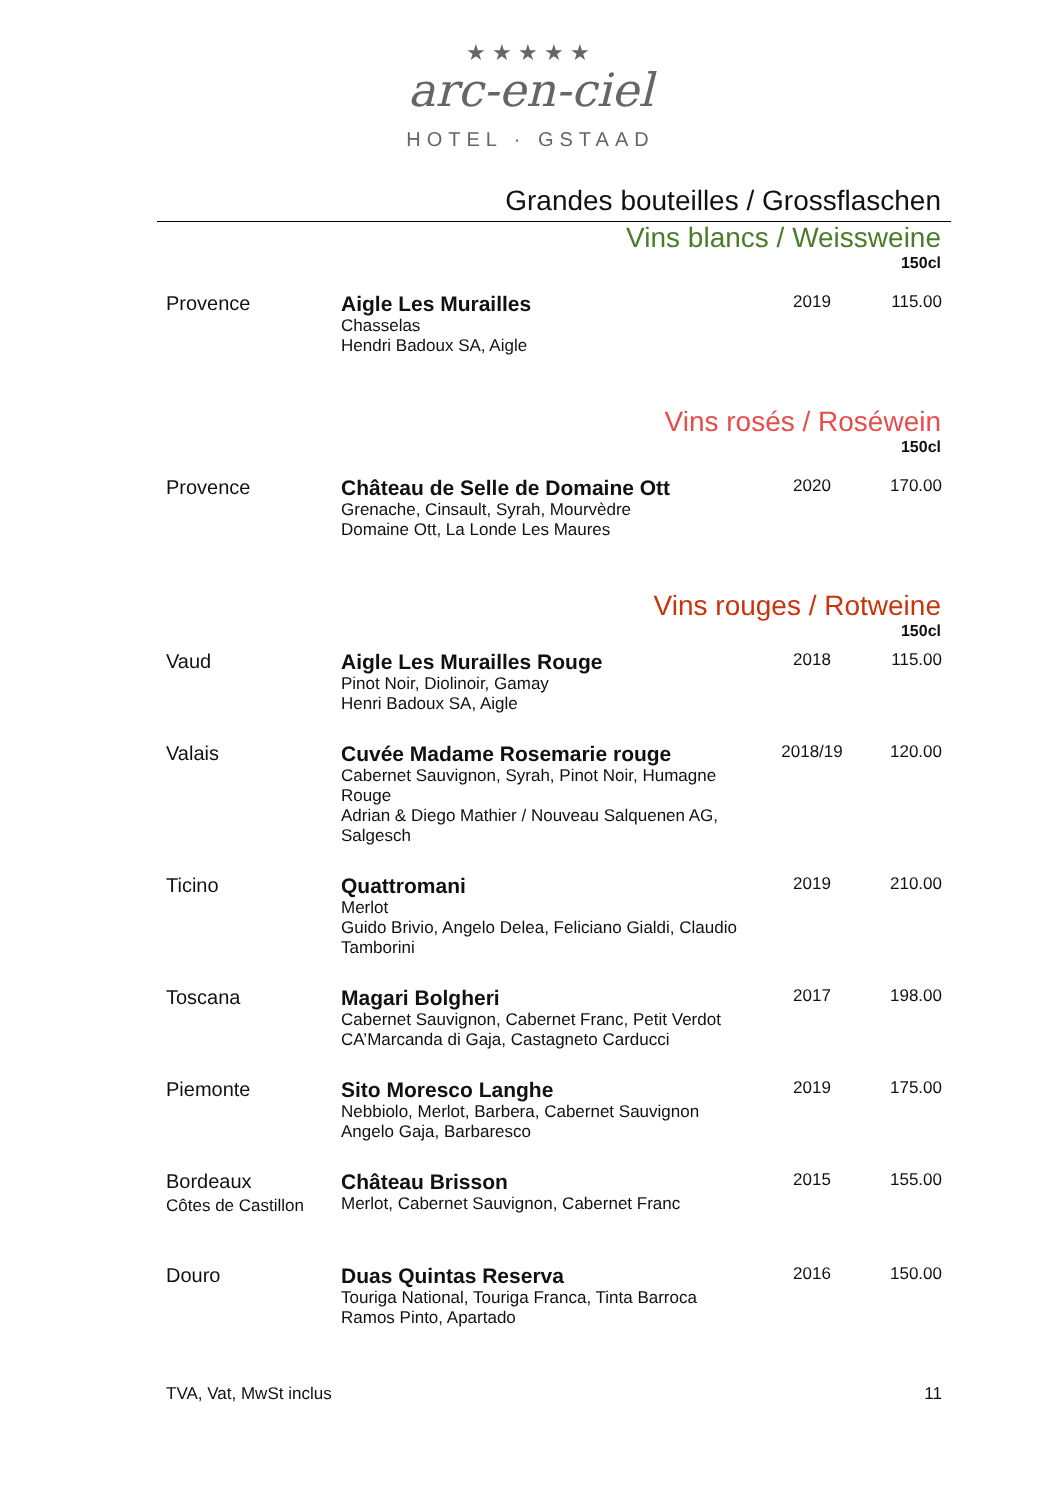★★★★★
arc-en-ciel
HOTEL · GSTAAD
Grandes bouteilles / Grossflaschen
Vins blancs / Weissweine
150cl
| Provence | Aigle Les Murailles Chasselas Hendri Badoux SA, Aigle | 2019 | 115.00 |
Vins rosés / Roséwein
150cl
| Provence | Château de Selle de Domaine Ott Grenache, Cinsault, Syrah, Mourvèdre Domaine Ott, La Londe Les Maures | 2020 | 170.00 |
Vins rouges / Rotweine
150cl
| Vaud | Aigle Les Murailles Rouge Pinot Noir, Diolinoir, Gamay Henri Badoux SA, Aigle | 2018 | 115.00 |
| Valais | Cuvée Madame Rosemarie rouge Cabernet Sauvignon, Syrah, Pinot Noir, Humagne Rouge Adrian & Diego Mathier / Nouveau Salquenen AG, Salgesch | 2018/19 | 120.00 |
| Ticino | Quattromani Merlot Guido Brivio, Angelo Delea, Feliciano Gialdi, Claudio Tamborini | 2019 | 210.00 |
| Toscana | Magari Bolgheri Cabernet Sauvignon, Cabernet Franc, Petit Verdot CA’Marcanda di Gaja, Castagneto Carducci | 2017 | 198.00 |
| Piemonte | Sito Moresco Langhe Nebbiolo, Merlot, Barbera, Cabernet Sauvignon Angelo Gaja, Barbaresco | 2019 | 175.00 |
| Bordeaux Côtes de Castillon | Château Brisson Merlot, Cabernet Sauvignon, Cabernet Franc | 2015 | 155.00 |
| Douro | Duas Quintas Reserva Touriga National, Touriga Franca, Tinta Barroca Ramos Pinto, Apartado | 2016 | 150.00 |
TVA, Vat, MwSt inclus 11